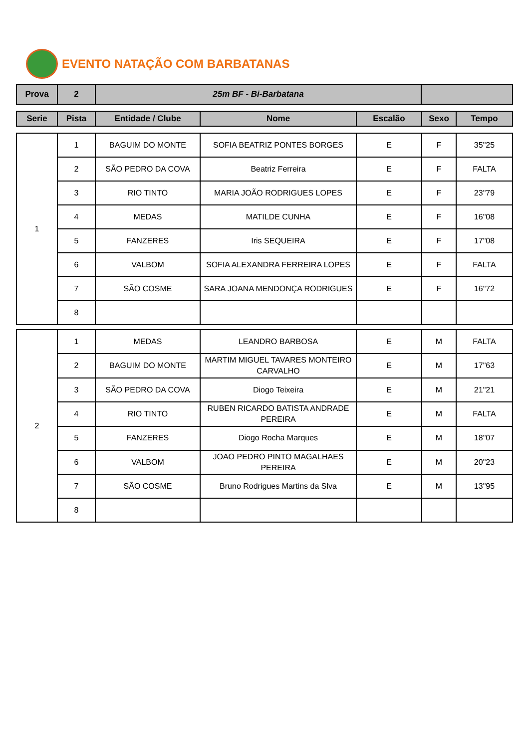EVENTO NATAÇÃO COM BARBATANAS
| Prova | 2 | 25m BF - Bi-Barbatana | |
| Serie | Pista | Entidade / Clube | Nome | Escalão | Sexo | Tempo |
| --- | --- | --- | --- | --- | --- | --- |
| 1 | 1 | BAGUIM DO MONTE | SOFIA BEATRIZ PONTES BORGES | E | F | 35"25 |
| | 2 | SÃO PEDRO DA COVA | Beatriz Ferreira | E | F | FALTA |
| | 3 | RIO TINTO | MARIA JOÃO RODRIGUES LOPES | E | F | 23"79 |
| | 4 | MEDAS | MATILDE CUNHA | E | F | 16"08 |
| | 5 | FANZERES | Iris SEQUEIRA | E | F | 17"08 |
| | 6 | VALBOM | SOFIA ALEXANDRA FERREIRA LOPES | E | F | FALTA |
| | 7 | SÃO COSME | SARA JOANA MENDONÇA RODRIGUES | E | F | 16"72 |
| | 8 | | | | | |
| 2 | 1 | MEDAS | LEANDRO BARBOSA | E | M | FALTA |
| | 2 | BAGUIM DO MONTE | MARTIM MIGUEL TAVARES MONTEIRO CARVALHO | E | M | 17"63 |
| | 3 | SÃO PEDRO DA COVA | Diogo Teixeira | E | M | 21"21 |
| | 4 | RIO TINTO | RUBEN RICARDO BATISTA ANDRADE PEREIRA | E | M | FALTA |
| | 5 | FANZERES | Diogo Rocha Marques | E | M | 18"07 |
| | 6 | VALBOM | JOAO PEDRO PINTO MAGALHAES PEREIRA | E | M | 20"23 |
| | 7 | SÃO COSME | Bruno Rodrigues Martins da Slva | E | M | 13"95 |
| | 8 | | | | | |